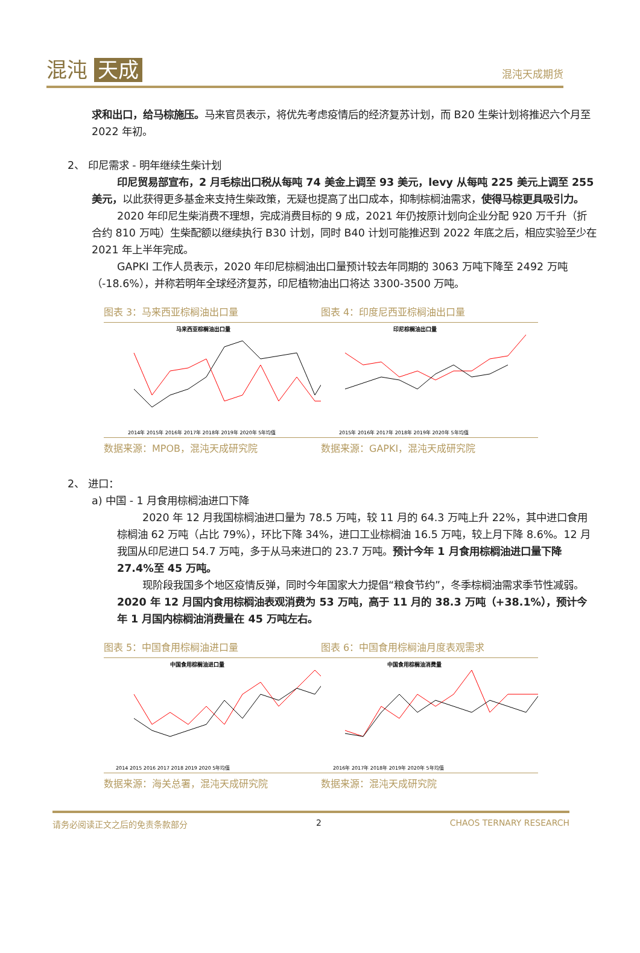混沌 天成
混沌天成期货
求和出口，给马棕施压。马来官员表示，将优先考虑疫情后的经济复苏计划，而 B20 生柴计划将推迟六个月至 2022 年初。
2、 印尼需求 - 明年继续生柴计划
印尼贸易部宣布，2 月毛棕出口税从每吨 74 美金上调至 93 美元，levy 从每吨 225 美元上调至 255 美元，以此获得更多基金来支持生柴政策，无疑也提高了出口成本，抑制棕榈油需求，使得马棕更具吸引力。
2020 年印尼生柴消费不理想，完成消费目标的 9 成，2021 年仍按原计划向企业分配 920 万千升（折合约 810 万吨）生柴配额以继续执行 B30 计划，同时 B40 计划可能推迟到 2022 年底之后，相应实验至少在 2021 年上半年完成。
GAPKI 工作人员表示，2020 年印尼棕榈油出口量预计较去年同期的 3063 万吨下降至 2492 万吨（-18.6%），并称若明年全球经济复苏，印尼植物油出口将达 3300-3500 万吨。
图表 3：马来西亚棕榈油出口量
马来西亚棕榈油出口量
2014年 2015年 2016年 2017年 2018年 2019年 2020年 5年均值
数据来源：MPOB，混沌天成研究院
图表 4：印度尼西亚棕榈油出口量
印尼棕榈油出口量
2015年 2016年 2017年 2018年 2019年 2020年 5年均值
数据来源：GAPKI，混沌天成研究院
2、 进口：
a) 中国 - 1 月食用棕榈油进口下降
2020 年 12 月我国棕榈油进口量为 78.5 万吨，较 11 月的 64.3 万吨上升 22%，其中进口食用棕榈油 62 万吨（占比 79%），环比下降 34%，进口工业棕榈油 16.5 万吨，较上月下降 8.6%。12 月我国从印尼进口 54.7 万吨，多于从马来进口的 23.7 万吨。预计今年 1 月食用棕榈油进口量下降 27.4%至 45 万吨。
现阶段我国多个地区疫情反弹，同时今年国家大力提倡“粮食节约”，冬季棕榈油需求季节性减弱。2020 年 12 月国内食用棕榈油表观消费为 53 万吨，高于 11 月的 38.3 万吨（+38.1%），预计今年 1 月国内棕榈油消费量在 45 万吨左右。
图表 5：中国食用棕榈油进口量
中国食用棕榈油进口量
2014 2015 2016 2017 2018 2019 2020 5年均值
数据来源：海关总署，混沌天成研究院
图表 6：中国食用棕榈油月度表观需求
中国食用棕榈油消费量
2016年 2017年 2018年 2019年 2020年 5年均值
数据来源：混沌天成研究院
请务必阅读正文之后的免责条款部分 2 CHAOS TERNARY RESEARCH